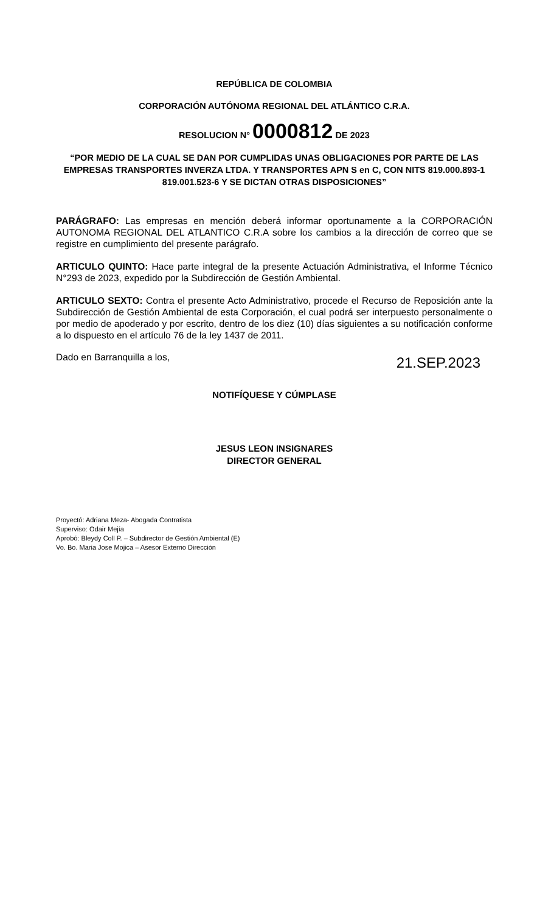REPÚBLICA DE COLOMBIA
CORPORACIÓN AUTÓNOMA REGIONAL DEL ATLÁNTICO C.R.A.
RESOLUCION N° 0000812 DE 2023
“POR MEDIO DE LA CUAL SE DAN POR CUMPLIDAS UNAS OBLIGACIONES POR PARTE DE LAS EMPRESAS TRANSPORTES INVERZA LTDA. Y TRANSPORTES APN S en C, CON NITS 819.000.893-1 819.001.523-6 Y SE DICTAN OTRAS DISPOSICIONES”
PARÁGRAFO: Las empresas en mención deberá informar oportunamente a la CORPORACIÓN AUTONOMA REGIONAL DEL ATLANTICO C.R.A sobre los cambios a la dirección de correo que se registre en cumplimiento del presente parágrafo.
ARTICULO QUINTO: Hace parte integral de la presente Actuación Administrativa, el Informe Técnico N°293 de 2023, expedido por la Subdirección de Gestión Ambiental.
ARTICULO SEXTO: Contra el presente Acto Administrativo, procede el Recurso de Reposición ante la Subdirección de Gestión Ambiental de esta Corporación, el cual podrá ser interpuesto personalmente o por medio de apoderado y por escrito, dentro de los diez (10) días siguientes a su notificación conforme a lo dispuesto en el artículo 76 de la ley 1437 de 2011.
Dado en Barranquilla a los, 21.SEP.2023
NOTIFÍQUESE Y CÚMPLASE
JESUS LEON INSIGNARES
DIRECTOR GENERAL
Proyectó: Adriana Meza- Abogada Contratista
Superviso: Odair Mejía
Aprobó: Bleydy Coll P. – Subdirector de Gestión Ambiental (E)
Vo. Bo. Maria Jose Mojica – Asesor Externo Dirección